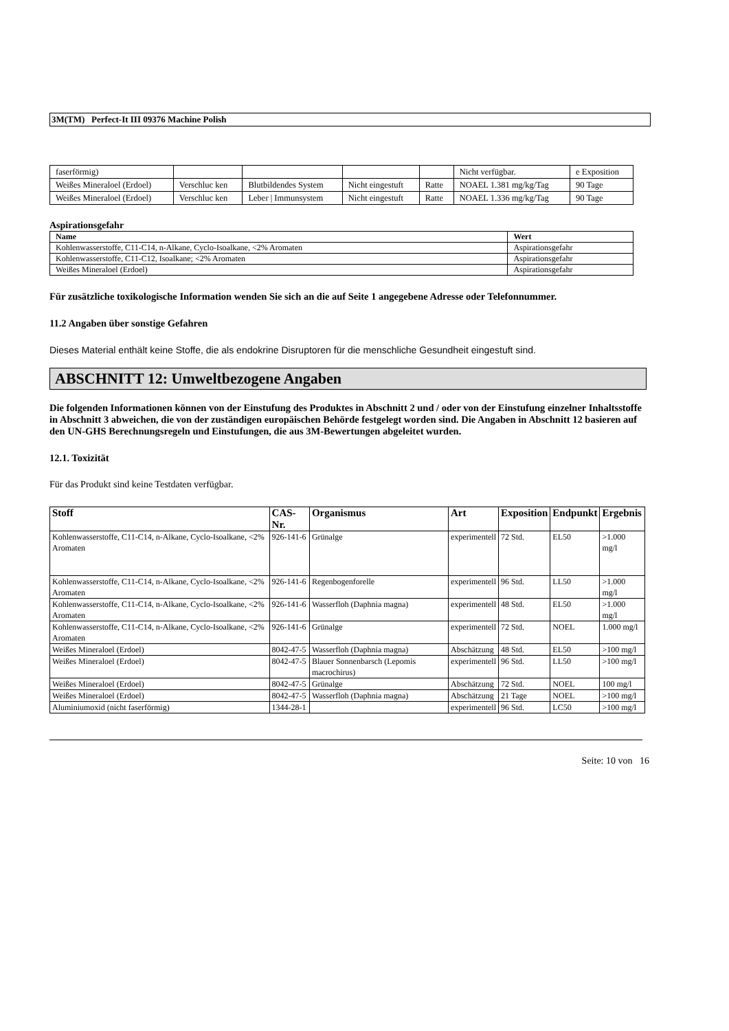3M(TM) Perfect-It III 09376 Machine Polish
| faserförmig) | | | | | Nicht verfügbar. | e Exposition |
| Weißes Mineraloel (Erdoel) | Verschluc ken | Blutbildendes System | Nicht eingestuft | Ratte | NOAEL 1.381 mg/kg/Tag | 90 Tage |
| Weißes Mineraloel (Erdoel) | Verschluc ken | Leber / Immunsystem | Nicht eingestuft | Ratte | NOAEL 1.336 mg/kg/Tag | 90 Tage |
Aspirationsgefahr
| Name | Wert |
| --- | --- |
| Kohlenwasserstoffe, C11-C14, n-Alkane, Cyclo-Isoalkane, <2% Aromaten | Aspirationsgefahr |
| Kohlenwasserstoffe, C11-C12, Isoalkane; <2% Aromaten | Aspirationsgefahr |
| Weißes Mineraloel (Erdoel) | Aspirationsgefahr |
Für zusätzliche toxikologische Information wenden Sie sich an die auf Seite 1 angegebene Adresse oder Telefonnummer.
11.2 Angaben über sonstige Gefahren
Dieses Material enthält keine Stoffe, die als endokrine Disruptoren für die menschliche Gesundheit eingestuft sind.
ABSCHNITT 12: Umweltbezogene Angaben
Die folgenden Informationen können von der Einstufung des Produktes in Abschnitt 2 und / oder von der Einstufung einzelner Inhaltsstoffe in Abschnitt 3 abweichen, die von der zuständigen europäischen Behörde festgelegt worden sind. Die Angaben in Abschnitt 12 basieren auf den UN-GHS Berechnungsregeln und Einstufungen, die aus 3M-Bewertungen abgeleitet wurden.
12.1. Toxizität
Für das Produkt sind keine Testdaten verfügbar.
| Stoff | CAS-Nr. | Organismus | Art | Exposition | Endpunkt | Ergebnis |
| --- | --- | --- | --- | --- | --- | --- |
| Kohlenwasserstoffe, C11-C14, n-Alkane, Cyclo-Isoalkane, <2% Aromaten | 926-141-6 | Grünalge | experimentell | 72 Std. | EL50 | >1.000 mg/l |
| Kohlenwasserstoffe, C11-C14, n-Alkane, Cyclo-Isoalkane, <2% Aromaten | 926-141-6 | Regenbogenforelle | experimentell | 96 Std. | LL50 | >1.000 mg/l |
| Kohlenwasserstoffe, C11-C14, n-Alkane, Cyclo-Isoalkane, <2% Aromaten | 926-141-6 | Wasserfloh (Daphnia magna) | experimentell | 48 Std. | EL50 | >1.000 mg/l |
| Kohlenwasserstoffe, C11-C14, n-Alkane, Cyclo-Isoalkane, <2% Aromaten | 926-141-6 | Grünalge | experimentell | 72 Std. | NOEL | 1.000 mg/l |
| Weißes Mineraloel (Erdoel) | 8042-47-5 | Wasserfloh (Daphnia magna) | Abschätzung | 48 Std. | EL50 | >100 mg/l |
| Weißes Mineraloel (Erdoel) | 8042-47-5 | Blauer Sonnenbarsch (Lepomis macrochirus) | experimentell | 96 Std. | LL50 | >100 mg/l |
| Weißes Mineraloel (Erdoel) | 8042-47-5 | Grünalge | Abschätzung | 72 Std. | NOEL | 100 mg/l |
| Weißes Mineraloel (Erdoel) | 8042-47-5 | Wasserfloh (Daphnia magna) | Abschätzung | 21 Tage | NOEL | >100 mg/l |
| Aluminiumoxid (nicht faserförmig) | 1344-28-1 | | experimentell | 96 Std. | LC50 | >100 mg/l |
Seite: 10 von 16